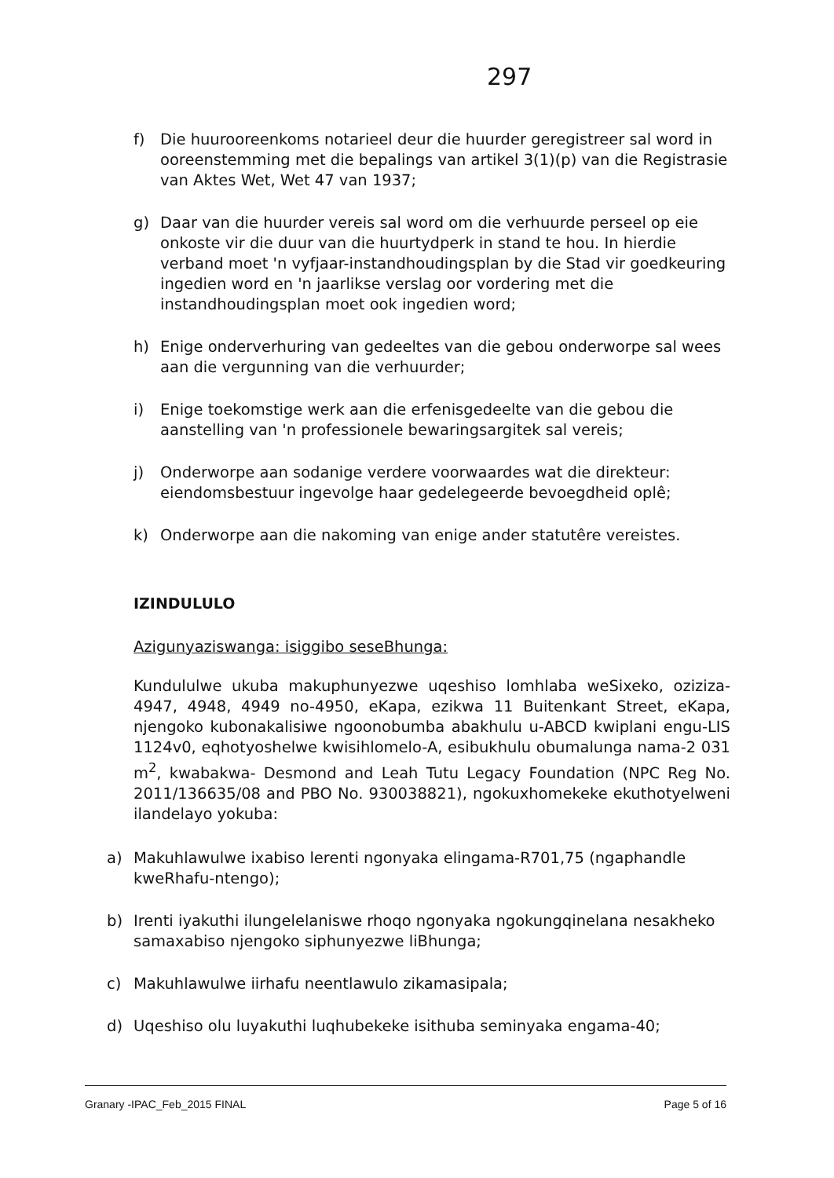297
f) Die huurooreenkoms notarieel deur die huurder geregistreer sal word in ooreenstemming met die bepalings van artikel 3(1)(p) van die Registrasie van Aktes Wet, Wet 47 van 1937;
g) Daar van die huurder vereis sal word om die verhuurde perseel op eie onkoste vir die duur van die huurtydperk in stand te hou. In hierdie verband moet 'n vyfjaar-instandhoudingsplan by die Stad vir goedkeuring ingedien word en 'n jaarlikse verslag oor vordering met die instandhoudingsplan moet ook ingedien word;
h) Enige onderverhuring van gedeeltes van die gebou onderworpe sal wees aan die vergunning van die verhuurder;
i) Enige toekomstige werk aan die erfenisgedeelte van die gebou die aanstelling van 'n professionele bewaringsargitek sal vereis;
j) Onderworpe aan sodanige verdere voorwaardes wat die direkteur: eiendomsbestuur ingevolge haar gedelegeerde bevoegdheid oplê;
k) Onderworpe aan die nakoming van enige ander statutêre vereistes.
IZINDULULO
Azigunyaziswanga: isiggibo seseBhunga:
Kundululwe ukuba makuphunyezwe uqeshiso lomhlaba weSixeko, oziziza-4947, 4948, 4949 no-4950, eKapa, ezikwa 11 Buitenkant Street, eKapa, njengoko kubonakalisiwe ngoonobumba abakhulu u-ABCD kwiplani engu-LIS 1124v0, eqhotyoshelwe kwisihlomelo-A, esibukhulu obumalunga nama-2 031 m<sup>2</sup>, kwabakwa- Desmond and Leah Tutu Legacy Foundation (NPC Reg No. 2011/136635/08 and PBO No. 930038821), ngokuxhomekeke ekuthotyelweni ilandelayo yokuba:
a) Makuhlawulwe ixabiso lerenti ngonyaka elingama-R701,75 (ngaphandle kweRhafu-ntengo);
b) Irenti iyakuthi ilungelelaniswe rhoqo ngonyaka ngokungqinelana nesakheko samaxabiso njengoko siphunyezwe liBhunga;
c) Makuhlawulwe iirhafu neentlawulo zikamasipala;
d) Uqeshiso olu luyakuthi luqhubekeke isithuba seminyaka engama-40;
Granary -IPAC_Feb_2015 FINAL Page 5 of 16